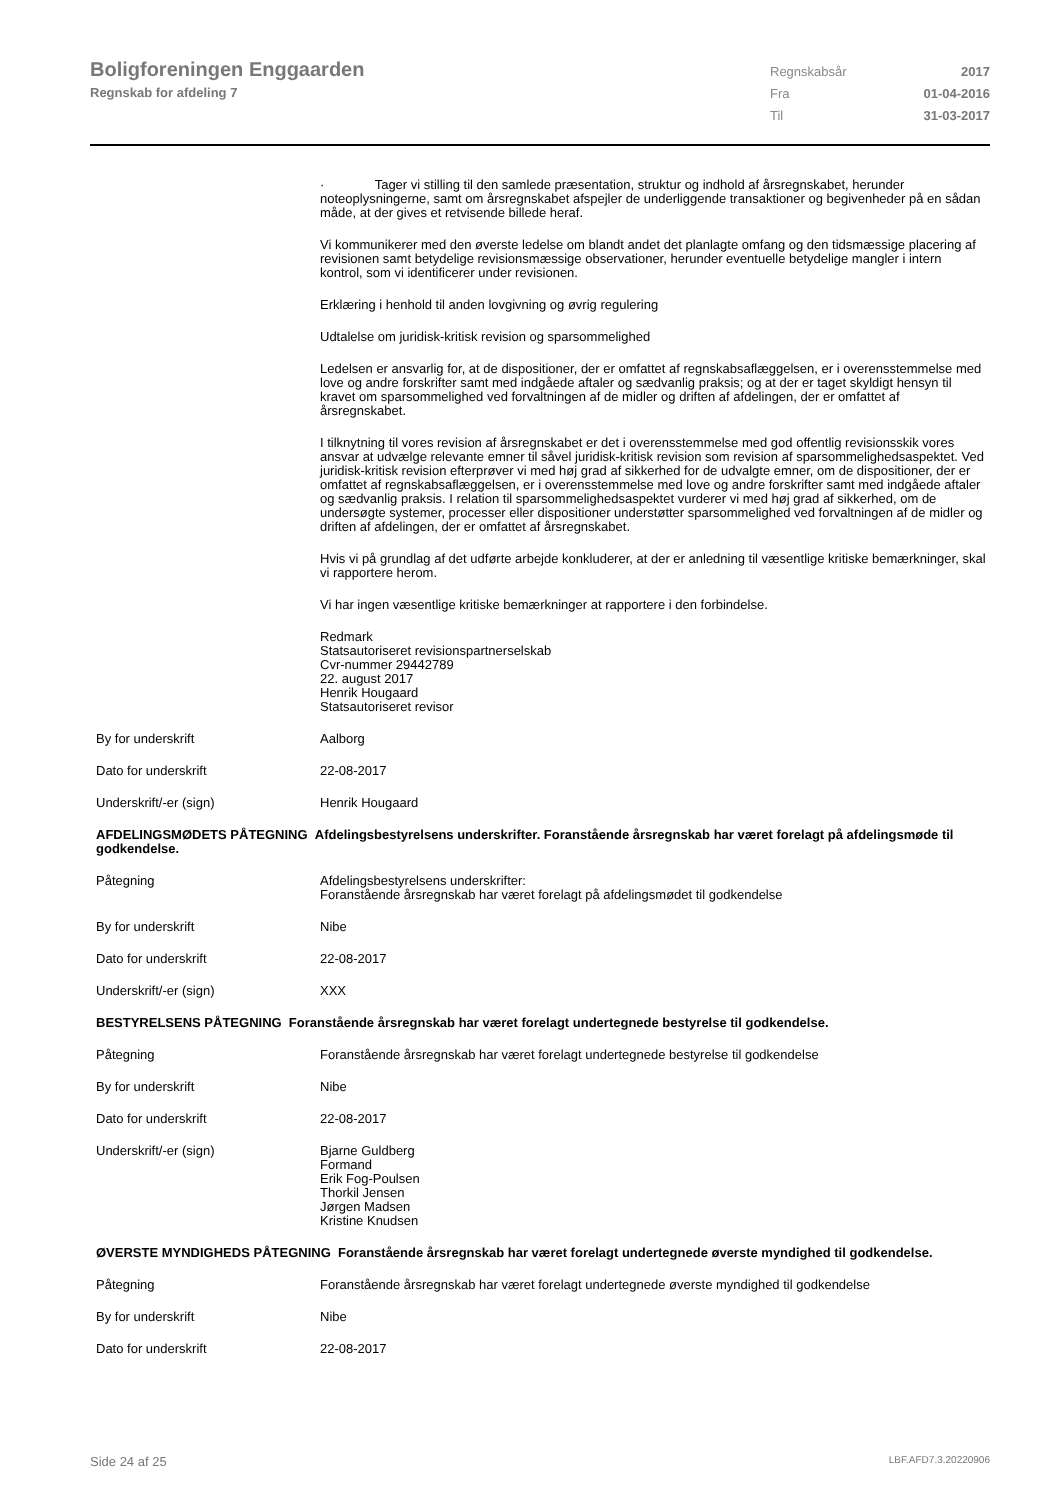Boligforeningen Enggaarden
Regnskab for afdeling 7
Regnskabsår 2017
Fra 01-04-2016
Til 31-03-2017
· Tager vi stilling til den samlede præsentation, struktur og indhold af årsregnskabet, herunder noteoplysningerne, samt om årsregnskabet afspejler de underliggende transaktioner og begivenheder på en sådan måde, at der gives et retvisende billede heraf.
Vi kommunikerer med den øverste ledelse om blandt andet det planlagte omfang og den tidsmæssige placering af revisionen samt betydelige revisionsmæssige observationer, herunder eventuelle betydelige mangler i intern kontrol, som vi identificerer under revisionen.
Erklæring i henhold til anden lovgivning og øvrig regulering
Udtalelse om juridisk-kritisk revision og sparsommelighed
Ledelsen er ansvarlig for, at de dispositioner, der er omfattet af regnskabsaflæggelsen, er i overensstemmelse med love og andre forskrifter samt med indgåede aftaler og sædvanlig praksis; og at der er taget skyldigt hensyn til kravet om sparsommelighed ved forvaltningen af de midler og driften af afdelingen, der er omfattet af årsregnskabet.
I tilknytning til vores revision af årsregnskabet er det i overensstemmelse med god offentlig revisionsskik vores ansvar at udvælge relevante emner til såvel juridisk-kritisk revision som revision af sparsommelighedsaspektet. Ved juridisk-kritisk revision efterprøver vi med høj grad af sikkerhed for de udvalgte emner, om de dispositioner, der er omfattet af regnskabsaflæggelsen, er i overensstemmelse med love og andre forskrifter samt med indgåede aftaler og sædvanlig praksis. I relation til sparsommelighedsaspektet vurderer vi med høj grad af sikkerhed, om de undersøgte systemer, processer eller dispositioner understøtter sparsommelighed ved forvaltningen af de midler og driften af afdelingen, der er omfattet af årsregnskabet.
Hvis vi på grundlag af det udførte arbejde konkluderer, at der er anledning til væsentlige kritiske bemærkninger, skal vi rapportere herom.
Vi har ingen væsentlige kritiske bemærkninger at rapportere i den forbindelse.
Redmark
Statsautoriseret revisionspartnerselskab
Cvr-nummer 29442789
22. august 2017
Henrik Hougaard
Statsautoriseret revisor
By for underskrift Aalborg
Dato for underskrift 22-08-2017
Underskrift/-er (sign) Henrik Hougaard
AFDELINGSMØDETS PÅTEGNING Afdelingsbestyrelsens underskrifter. Foranstående årsregnskab har været forelagt på afdelingsmøde til godkendelse.
Påtegning Afdelingsbestyrelsens underskrifter:
Foranstående årsregnskab har været forelagt på afdelingsmødet til godkendelse
By for underskrift Nibe
Dato for underskrift 22-08-2017
Underskrift/-er (sign) XXX
BESTYRELSENS PÅTEGNING Foranstående årsregnskab har været forelagt undertegnede bestyrelse til godkendelse.
Påtegning Foranstående årsregnskab har været forelagt undertegnede bestyrelse til godkendelse
By for underskrift Nibe
Dato for underskrift 22-08-2017
Underskrift/-er (sign) Bjarne Guldberg
Formand
Erik Fog-Poulsen
Thorkil Jensen
Jørgen Madsen
Kristine Knudsen
ØVERSTE MYNDIGHEDS PÅTEGNING Foranstående årsregnskab har været forelagt undertegnede øverste myndighed til godkendelse.
Påtegning Foranstående årsregnskab har været forelagt undertegnede øverste myndighed til godkendelse
By for underskrift Nibe
Dato for underskrift 22-08-2017
Side 24 af 25 LBF.AFD7.3.20220906